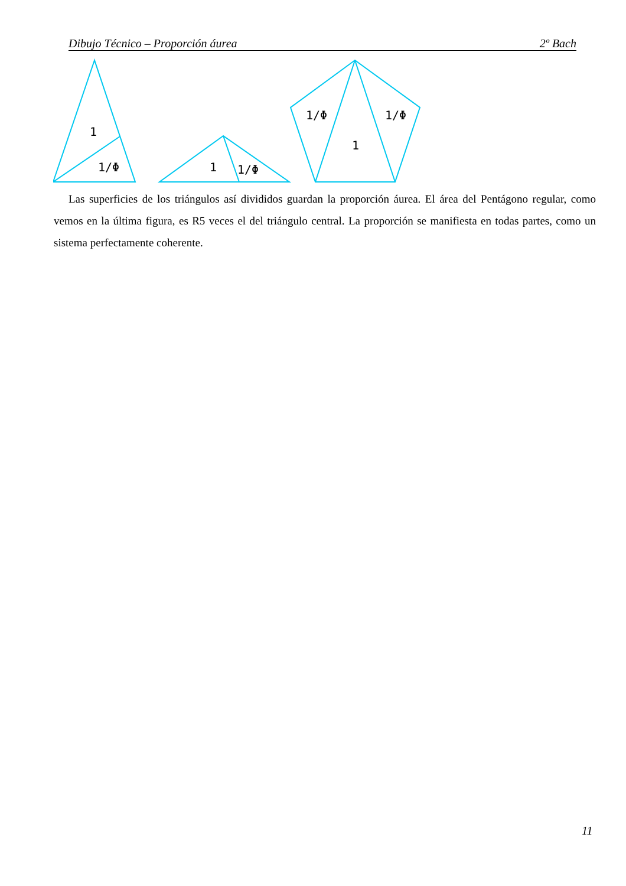Dibujo Técnico – Proporción áurea 2º Bach
1
1/Φ
1
1/Φ
1/Φ
1/Φ
1
Las superficies de los triángulos así divididos guardan la proporción áurea. El área del Pentágono regular, como vemos en la última figura, es R5 veces el del triángulo central. La proporción se manifiesta en todas partes, como un sistema perfectamente coherente.
11